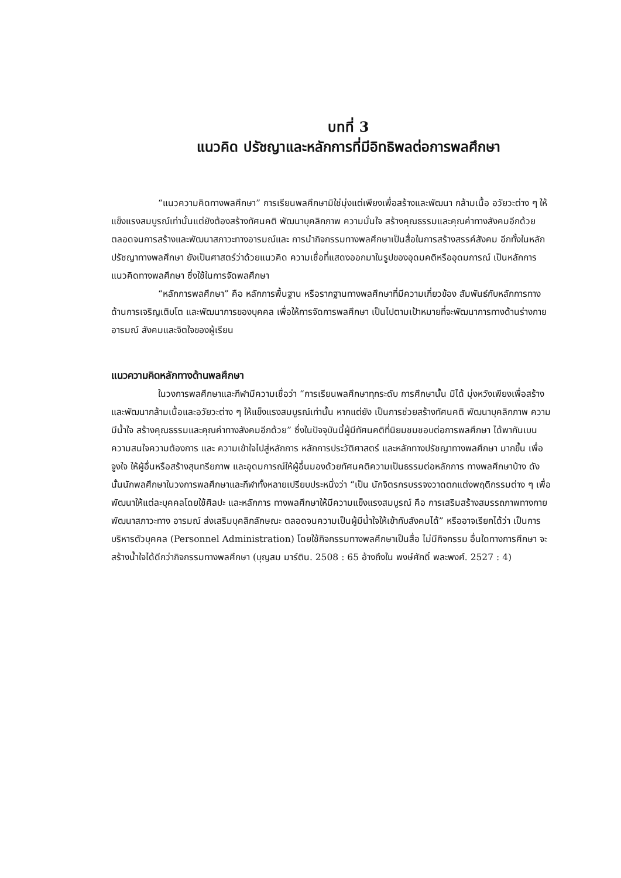บทที่ 3
แนวคิด ปรัชญาและหลักการที่มีอิทธิพลต่อการพลศึกษา
“แนวความคิดทางพลศึกษา” การเรียนพลศึกษามิใช่มุ่งแต่เพียงเพื่อสร้างและพัฒนา กล้ามเนื้อ อวัยวะต่าง ๆ ให้แข็งแรงสมบูรณ์เท่านั้นแต่ยังต้องสร้างทัศนคติ พัฒนาบุคลิกภาพ ความมั่นใจ สร้างคุณธรรมและคุณค่าทางสังคมอีกด้วย ตลอดจนการสร้างและพัฒนาสภาวะทางอารมณ์และ การนำกิจกรรมทางพลศึกษาเป็นสื่อในการสร้างสรรค์สังคม อีกทั้งในหลักปรัชญาทางพลศึกษา ยังเป็นศาสตร์ว่าด้วยแนวคิด ความเชื่อที่แสดงออกมาในรูปของอุดมคติหรืออุดมการณ์ เป็นหลักการ แนวคิดทางพลศึกษา ซึ่งใช้ในการจัดพลศึกษา
“หลักการพลศึกษา” คือ หลักการพื้นฐาน หรือรากฐานทางพลศึกษาที่มีความเกี่ยวข้อง สัมพันธ์กับหลักการทางด้านการเจริญเติบโต และพัฒนาการของบุคคล เพื่อให้การจัดการพลศึกษา เป็นไปตามเป้าหมายที่จะพัฒนาการทางด้านร่างกาย อารมณ์ สังคมและจิตใจของผู้เรียน
แนวความคิดหลักทางด้านพลศึกษา
ในวงการพลศึกษาและกีฬามีความเชื่อว่า “การเรียนพลศึกษาทุกระดับ การศึกษานั้น มิได้ มุ่งหวังเพียงเพื่อสร้างและพัฒนากล้ามเนื้อและอวัยวะต่าง ๆ ให้แข็งแรงสมบูรณ์เท่านั้น หากแต่ยัง เป็นการช่วยสร้างทัศนคติ พัฒนาบุคลิกภาพ ความมีน้ำใจ สร้างคุณธรรมและคุณค่าทางสังคมอีกด้วย” ซึ่งในปัจจุบันนี้ผู้มีทัศนคติที่นิยมชมชอบต่อการพลศึกษา ได้พากันเบนความสนใจความต้องการ และ ความเข้าใจไปสู่หลักการ หลักการประวัติศาสตร์ และหลักทางปรัชญาทางพลศึกษา มากขึ้น เพื่อจูงใจ ให้ผู้อื่นหรือสร้างสุนทรียภาพ และอุดมการณ์ให้ผู้อื่นมองด้วยทัศนคติความเป็นธรรมต่อหลักการ ทางพลศึกษาบ้าง ดังนั้นนักพลศึกษาในวงการพลศึกษาและกีฬาทั้งหลายเปรียบประหนึ่งว่า “เป็น นักจิตรกรบรรจงวาดตกแต่งพฤติกรรมต่าง ๆ เพื่อพัฒนาให้แต่ละบุคคลโดยใช้ศิลปะ และหลักการ ทางพลศึกษาให้มีความแข็งแรงสมบูรณ์ คือ การเสริมสร้างสมรรถภาพทางกาย พัฒนาสภาวะทาง อารมณ์ ส่งเสริมบุคลิกลักษณะ ตลอดจนความเป็นผู้มีน้ำใจให้เข้ากับสังคมได้” หรืออาจเรียกได้ว่า เป็นการบริหารตัวบุคคล (Personnel Administration) โดยใช้กิจกรรมทางพลศึกษาเป็นสื่อ ไม่มีกิจกรรม อื่นใดทางการศึกษา จะสร้างน้ำใจได้ดีกว่ากิจกรรมทางพลศึกษา (บุญสม มาร์ติน. 2508 : 65 อ้างถึงใน พงษ์ศักดิ์ พละพงศ์. 2527 : 4)